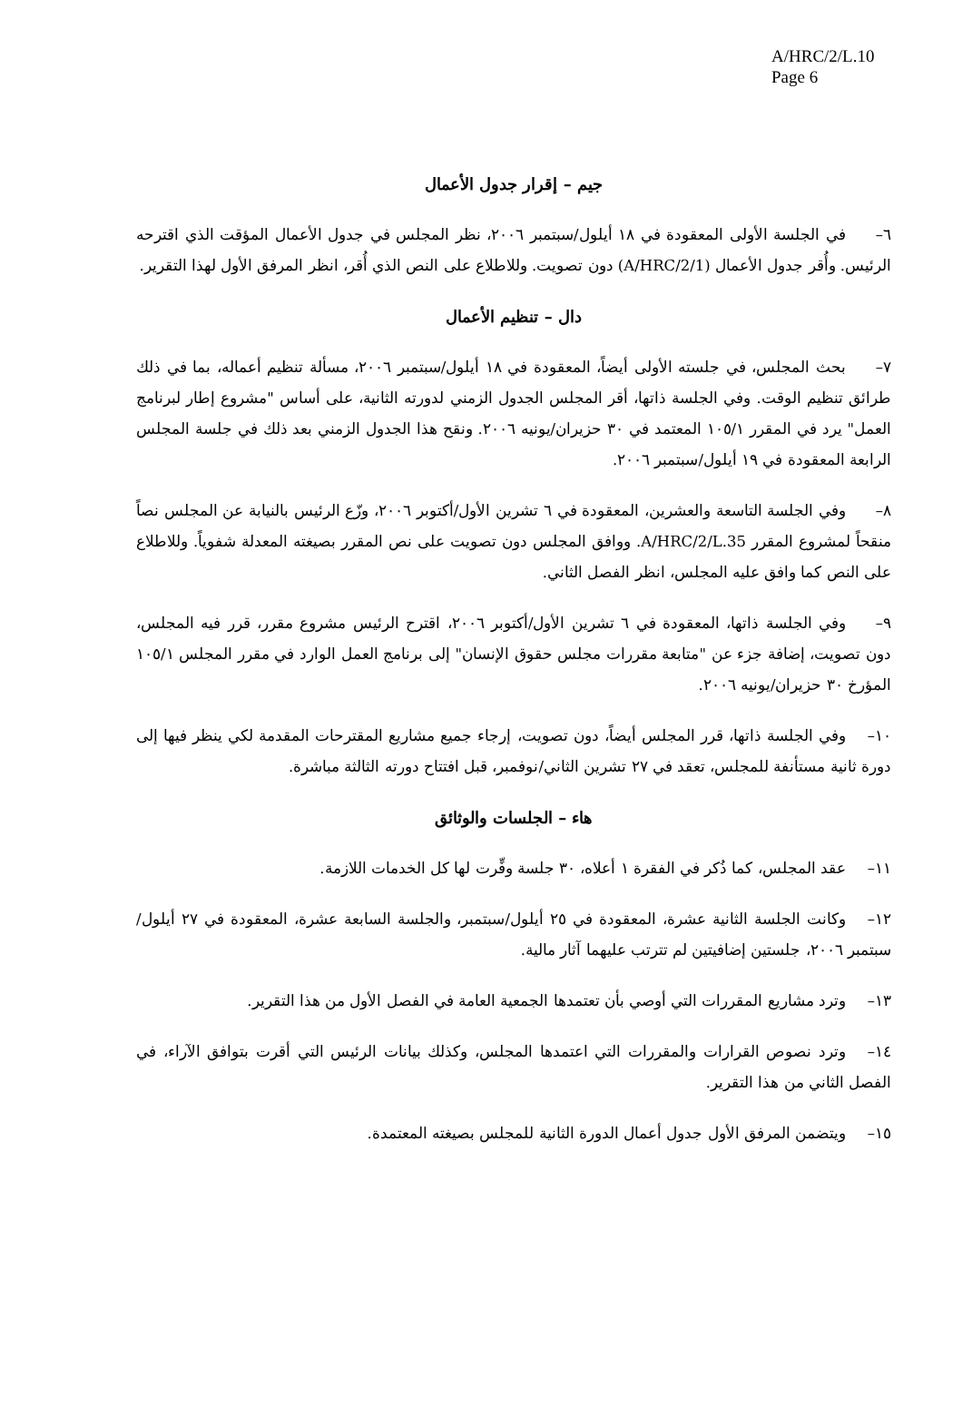A/HRC/2/L.10
Page 6
جيم – إقرار جدول الأعمال
٦– في الجلسة الأولى المعقودة في ١٨ أيلول/سبتمبر ٢٠٠٦، نظر المجلس في جدول الأعمال المؤقت الذي اقترحه الرئيس. وأُقر جدول الأعمال (A/HRC/2/1) دون تصويت. وللاطلاع على النص الذي أُقر، انظر المرفق الأول لهذا التقرير.
دال – تنظيم الأعمال
٧– بحث المجلس، في جلسته الأولى أيضاً، المعقودة في ١٨ أيلول/سبتمبر ٢٠٠٦، مسألة تنظيم أعماله، بما في ذلك طرائق تنظيم الوقت. وفي الجلسة ذاتها، أقر المجلس الجدول الزمني لدورته الثانية، على أساس "مشروع إطار لبرنامج العمل" يرد في المقرر ١٠٥/١ المعتمد في ٣٠ حزيران/يونيه ٢٠٠٦. ونقح هذا الجدول الزمني بعد ذلك في جلسة المجلس الرابعة المعقودة في ١٩ أيلول/سبتمبر ٢٠٠٦.
٨– وفي الجلسة التاسعة والعشرين، المعقودة في ٦ تشرين الأول/أكتوبر ٢٠٠٦، وزّع الرئيس بالنيابة عن المجلس نصاً منقحاً لمشروع المقرر A/HRC/2/L.35. ووافق المجلس دون تصويت على نص المقرر بصيغته المعدلة شفوياً. وللاطلاع على النص كما وافق عليه المجلس، انظر الفصل الثاني.
٩– وفي الجلسة ذاتها، المعقودة في ٦ تشرين الأول/أكتوبر ٢٠٠٦، اقترح الرئيس مشروع مقرر، قرر فيه المجلس، دون تصويت، إضافة جزء عن "متابعة مقررات مجلس حقوق الإنسان" إلى برنامج العمل الوارد في مقرر المجلس ١٠٥/١ المؤرخ ٣٠ حزيران/يونيه ٢٠٠٦.
١٠– وفي الجلسة ذاتها، قرر المجلس أيضاً، دون تصويت، إرجاء جميع مشاريع المقترحات المقدمة لكي ينظر فيها إلى دورة ثانية مستأنفة للمجلس، تعقد في ٢٧ تشرين الثاني/نوفمبر، قبل افتتاح دورته الثالثة مباشرة.
هاء – الجلسات والوثائق
١١– عقد المجلس، كما ذُكر في الفقرة ١ أعلاه، ٣٠ جلسة وفِّرت لها كل الخدمات اللازمة.
١٢– وكانت الجلسة الثانية عشرة، المعقودة في ٢٥ أيلول/سبتمبر، والجلسة السابعة عشرة، المعقودة في ٢٧ أيلول/سبتمبر ٢٠٠٦، جلستين إضافيتين لم تترتب عليهما آثار مالية.
١٣– وترد مشاريع المقررات التي أوصي بأن تعتمدها الجمعية العامة في الفصل الأول من هذا التقرير.
١٤– وترد نصوص القرارات والمقررات التي اعتمدها المجلس، وكذلك بيانات الرئيس التي أقرت بتوافق الآراء، في الفصل الثاني من هذا التقرير.
١٥– ويتضمن المرفق الأول جدول أعمال الدورة الثانية للمجلس بصيغته المعتمدة.